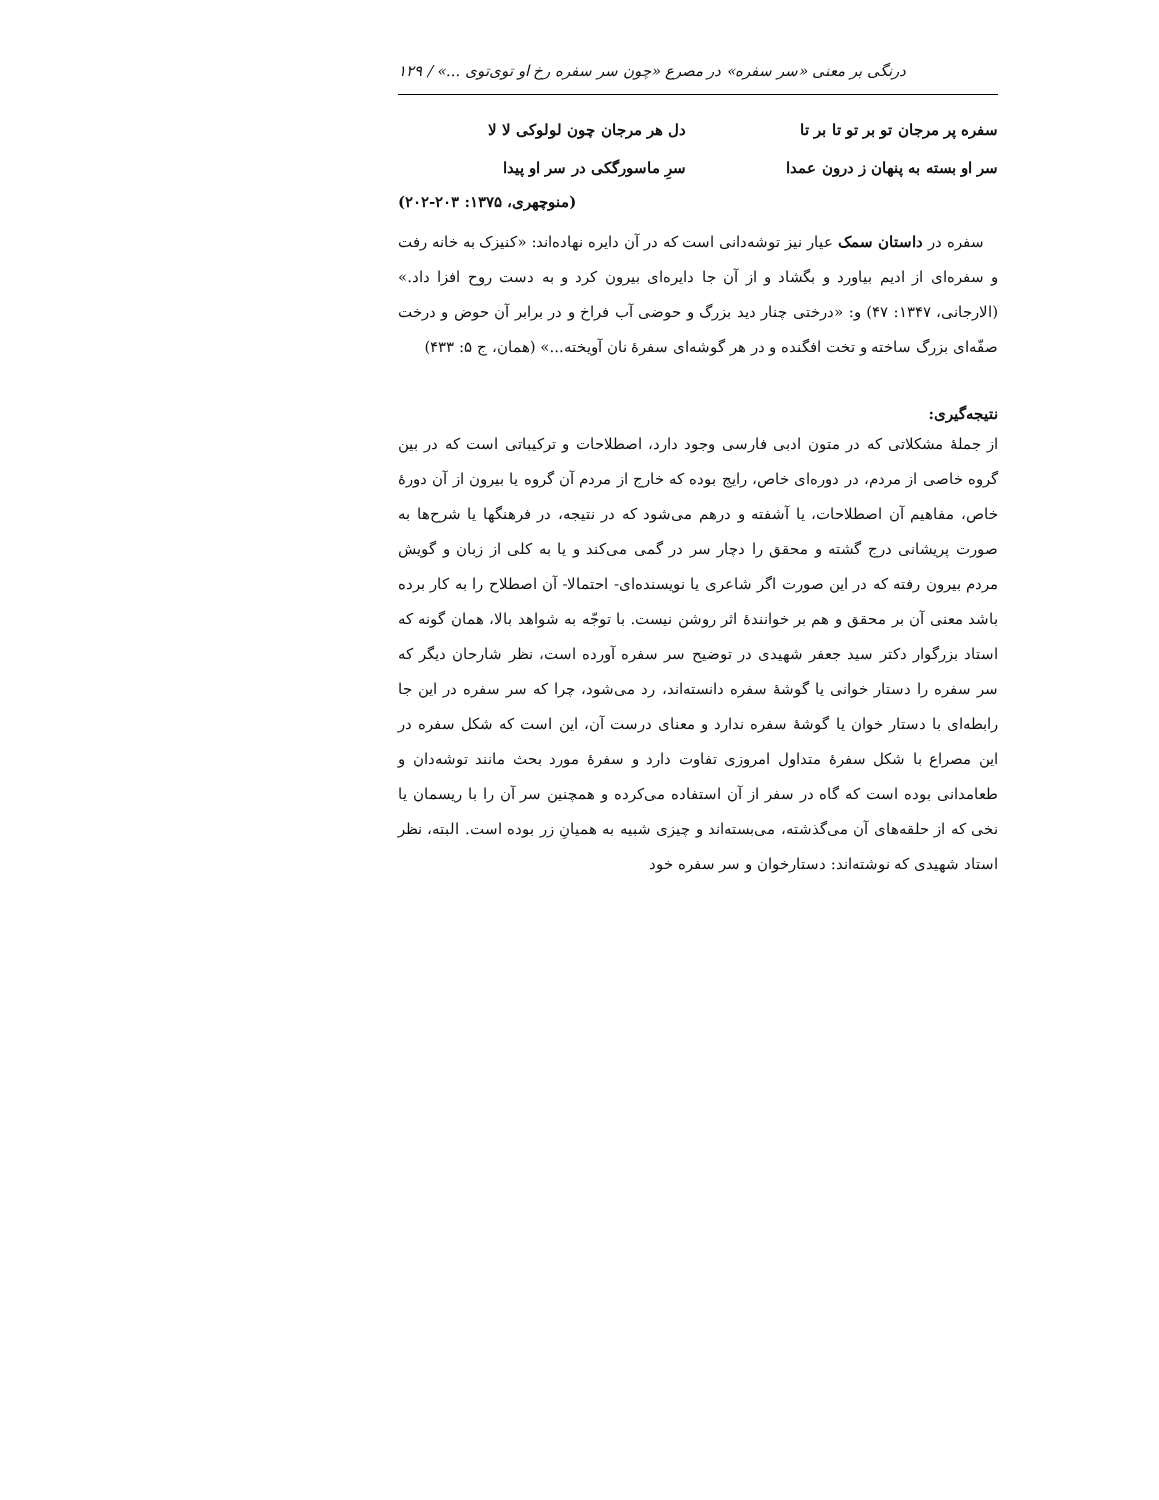درنگی بر معنی «سر سفره» در مصرع «چون سر سفره رخ او توی‌توی ...» / ۱۲۹
سفره پر مرجان تو بر تو تا بر تا
دل هر مرجان چون لولوکی لا لا
سر او بسته به پنهان ز درون عمدا
سرِ ماسورگکی در سر او پیدا
(منوچهری، ۱۳۷۵: ۲۰۳-۲۰۲)
سفره در داستان سمک عیار نیز توشه‌دانی است که در آن دایره نهاده‌اند: «کنیزک به خانه رفت و سفره‌ای از ادیم بیاورد و بگشاد و از آن جا دایره‌ای بیرون کرد و به دست روح افزا داد.» (الارجانی، ۱۳۴۷: ۴۷) و: «درختی چنار دید بزرگ و حوضی آب فراخ و در برابر آن حوض و درخت صفّه‌ای بزرگ ساخته و تخت افگنده و در هر گوشه‌ای سفرهٔ نان آویخته...» (همان، ج ۵: ۴۳۳)
نتیجه‌گیری:
از جملهٔ مشکلاتی که در متون ادبی فارسی وجود دارد، اصطلاحات و ترکیباتی است که در بین گروه خاصی از مردم، در دوره‌ای خاص، رایج بوده که خارج از مردم آن گروه یا بیرون از آن دورهٔ خاص، مفاهیم آن اصطلاحات، یا آشفته و درهم می‌شود که در نتیجه، در فرهنگها یا شرح‌ها به صورت پریشانی درج گشته و محقق را دچار سر در گمی می‌کند و یا به کلی از زبان و گویش مردم بیرون رفته که در این صورت اگر شاعری یا نویسنده‌ای- احتمالا- آن اصطلاح را به کار برده باشد معنی آن بر محقق و هم بر خوانندهٔ اثر روشن نیست. با توجّه به شواهد بالا، همان گونه که استاد بزرگوار دکتر سید جعفر شهیدی در توضیح سر سفره آورده است، نظر شارحان دیگر که سر سفره را دستار خوانی یا گوشهٔ سفره دانسته‌اند، رد می‌شود، چرا که سر سفره در این جا رابطه‌ای با دستار خوان یا گوشهٔ سفره ندارد و معنای درست آن، این است که شکل سفره در این مصراع با شکل سفرهٔ متداول امروزی تفاوت دارد و سفرهٔ مورد بحث مانند توشه‌دان و طعامدانی بوده است که گاه در سفر از آن استفاده می‌کرده و همچنین سر آن را با ریسمان یا نخی که از حلقه‌های آن می‌گذشته، می‌بسته‌اند و چیزی شبیه به همیانِ زر بوده است. البته، نظر استاد شهیدی که نوشته‌اند: دستارخوان و سر سفره خود